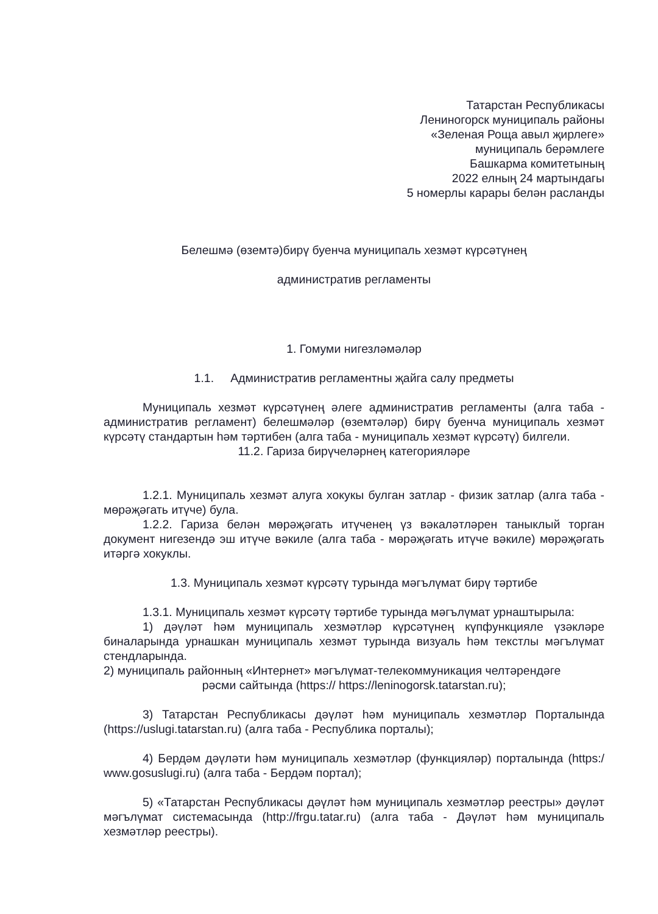Татарстан Республикасы
Лениногорск муниципаль районы
«Зеленая Роща авыл җирлеге»
муниципаль берәмлеге
Башкарма комитетының
2022 елның 24 мартындагы
5 номерлы карары белән расланды
Белешмә (өземтә)бирү буенча муниципаль хезмәт күрсәтүнең
административ регламенты
1. Гомуми нигезләмәләр
1.1. Административ регламентны җайга салу предметы
Муниципаль хезмәт күрсәтүнең әлеге административ регламенты (алга таба - административ регламент) белешмәләр (өземтәләр) бирү буенча муниципаль хезмәт күрсәтү стандартын һәм тәртибен (алга таба - муниципаль хезмәт күрсәтү) билгели.
11.2. Гариза бирүчеләрнең категорияләре
1.2.1. Муниципаль хезмәт алуга хокукы булган затлар - физик затлар (алга таба - мөрәҗәгать итүче) була.
1.2.2. Гариза белән мөрәҗәгать итүченең үз вәкаләтләрен таныклый торган документ нигезендә эш итүче вәкиле (алга таба - мөрәҗәгать итүче вәкиле) мөрәҗәгать итәргә хокуклы.
1.3. Муниципаль хезмәт күрсәтү турында мәгълүмат бирү тәртибе
1.3.1. Муниципаль хезмәт күрсәтү тәртибе турында мәгълүмат урнаштырыла:
1) дәүләт һәм муниципаль хезмәтләр күрсәтүнең күпфункцияле үзәкләре биналарында урнашкан муниципаль хезмәт турында визуаль һәм текстлы мәгълүмат стендларында.
2) муниципаль районның «Интернет» мәгълүмат-телекоммуникация челтәрендәге
рәсми сайтында (https:// https://leninogorsk.tatarstan.ru);
3) Татарстан Республикасы дәүләт һәм муниципаль хезмәтләр Порталында (https://uslugi.tatarstan.ru) (алга таба - Республика порталы);
4) Бердәм дәүләти һәм муниципаль хезмәтләр (функцияләр) порталында (https:/ www.gosuslugi.ru) (алга таба - Бердәм портал);
5) «Татарстан Республикасы дәүләт һәм муниципаль хезмәтләр реестры» дәүләт мәгълүмат системасында (http://frgu.tatar.ru) (алга таба - Дәүләт һәм муниципаль хезмәтләр реестры).